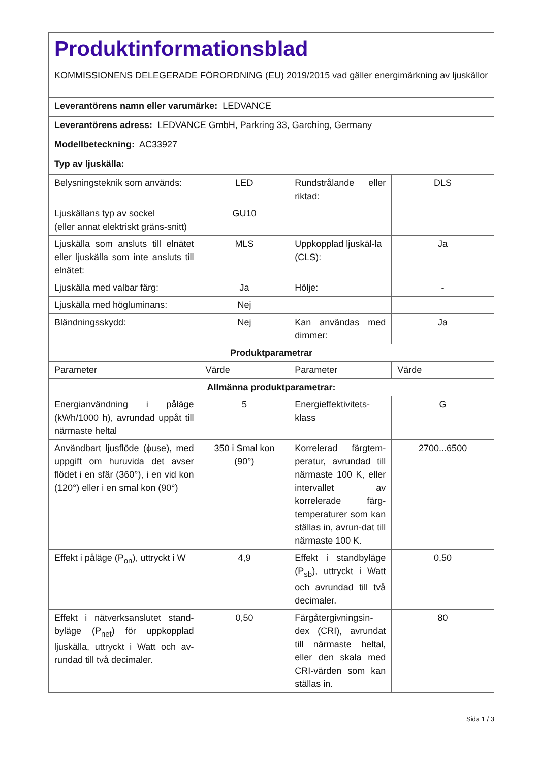| Produktinformationsblad KOMMISSIONENS DELEGERADE FÖRORDNING (EU) 2019/2015 vad gäller energimärkning av ljuskällor | | | |
| Leverantörens namn eller varumärke: LEDVANCE | | | |
| Leverantörens adress: LEDVANCE GmbH, Parkring 33, Garching, Germany | | | |
| Modellbeteckning: AC33927 | | | |
| Typ av ljuskälla: | | | |
| Belysningsteknik som används: | LED | Rundstrålande eller riktad: | DLS |
| Ljuskällans typ av sockel (eller annat elektriskt gräns-snitt) | GU10 | | |
| Ljuskälla som ansluts till elnätet eller ljuskälla som inte ansluts till elnätet: | MLS | Uppkopplad ljuskäl-la (CLS): | Ja |
| Ljuskälla med valbar färg: | Ja | Hölje: | - |
| Ljuskälla med högluminans: | Nej | | |
| Bländningsskydd: | Nej | Kan användas med dimmer: | Ja |
| Produktparametrar | | | |
| Parameter | Värde | Parameter | Värde |
| Allmänna produktparametrar: | | | |
| Energianvändning i påläge (kWh/1000 h), avrundad uppåt till närmaste heltal | 5 | Energieffektivitets-klass | G |
| Användbart ljusflöde (ϕuse), med uppgift om huruvida det avser flödet i en sfär (360°), i en vid kon (120°) eller i en smal kon (90°) | 350 i Smal kon (90°) | Korrelerad färgtem-peratur, avrundad till närmaste 100 K, eller intervallet av korrelerade färg-temperaturer som kan ställas in, avrun-dat till närmaste 100 K. | 2700...6500 |
| Effekt i påläge (P<sub>on</sub>), uttryckt i W | 4,9 | Effekt i standbyläge (P<sub>sb</sub>), uttryckt i Watt och avrundad till två decimaler. | 0,50 |
| Effekt i nätverksanslutet stand-byläge (P<sub>net</sub>) för uppkopplad ljuskälla, uttryckt i Watt och av-rundad till två decimaler. | 0,50 | Färgåtergivningsin-dex (CRI), avrundat till närmaste heltal, eller den skala med CRI-värden som kan ställas in. | 80 |
Sida 1 / 3